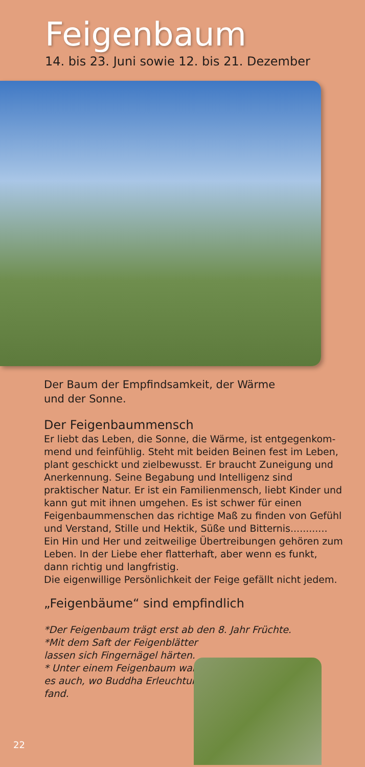Feigenbaum
14. bis 23. Juni sowie 12. bis 21. Dezember
Der Baum der Empfindsamkeit, der Wärme
und der Sonne.
Der Feigenbaummensch
Er liebt das Leben, die Sonne, die Wärme, ist entgegenkom-mend und feinfühlig. Steht mit beiden Beinen fest im Leben, plant geschickt und zielbewusst. Er braucht Zuneigung und Anerkennung. Seine Begabung und Intelligenz sind praktischer Natur. Er ist ein Familienmensch, liebt Kinder und kann gut mit ihnen umgehen. Es ist schwer für einen Feigenbaummenschen das richtige Maß zu finden von Gefühl und Verstand, Stille und Hektik, Süße und Bitternis............
Ein Hin und Her und zeitweilige Übertreibungen gehören zum Leben. In der Liebe eher flatterhaft, aber wenn es funkt, dann richtig und langfristig.
Die eigenwillige Persönlichkeit der Feige gefällt nicht jedem.
„Feigenbäume“ sind empfindlich
*Der Feigenbaum trägt erst ab den 8. Jahr Früchte.
*Mit dem Saft der Feigenblätter
lassen sich Fingernägel härten.
* Unter einem Feigenbaum war
es auch, wo Buddha Erleuchtung
fand.
22